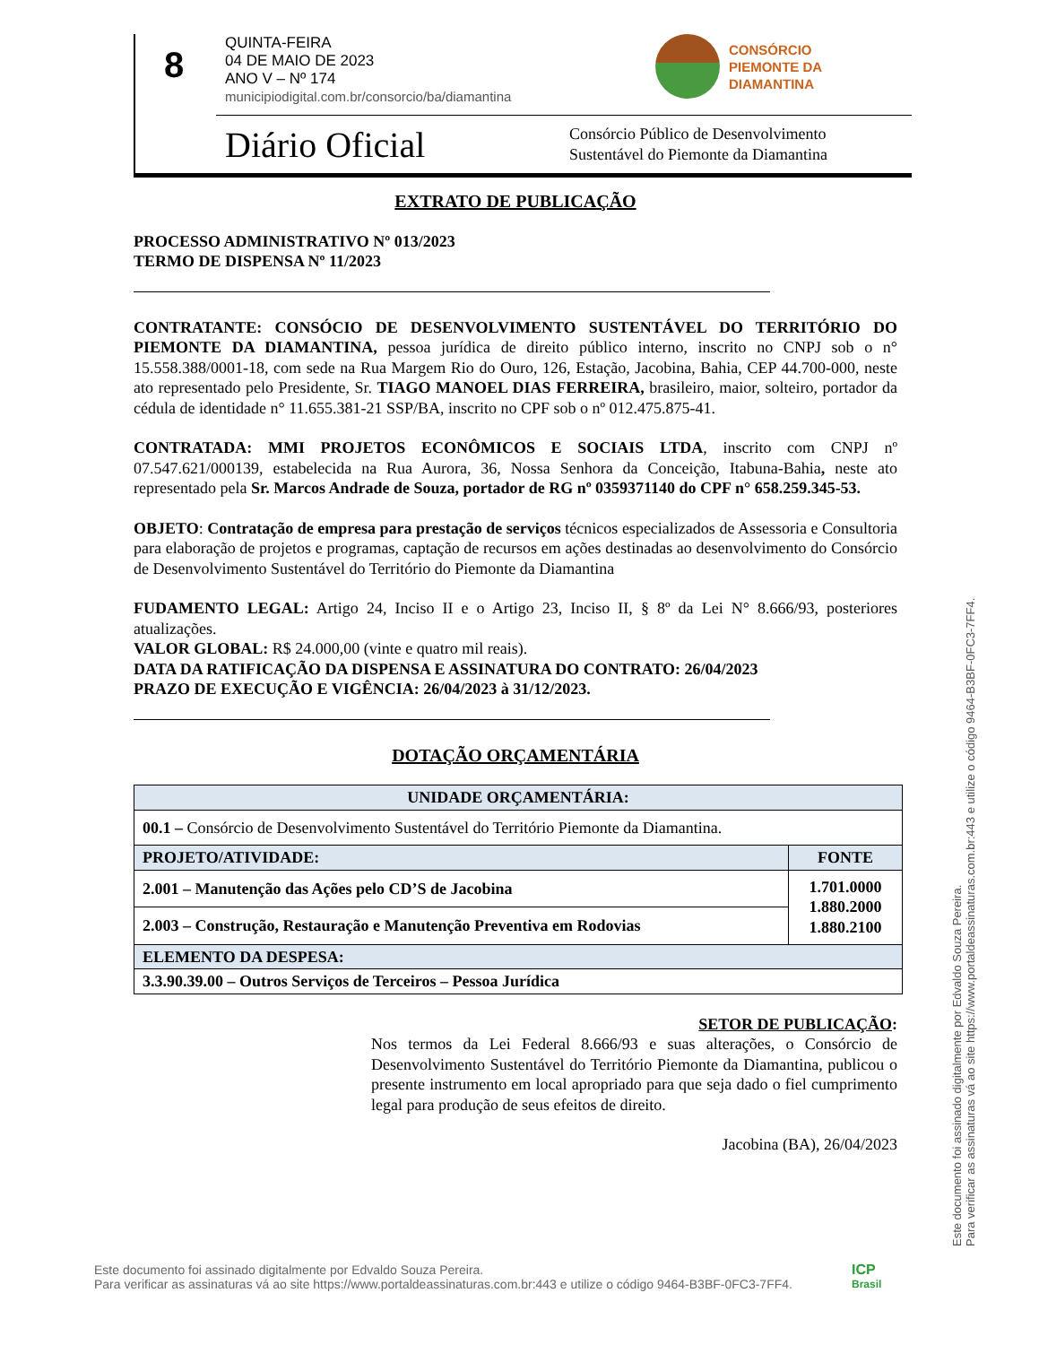8
QUINTA-FEIRA
04 DE MAIO DE 2023
ANO V – Nº 174
municipiodigital.com.br/consorcio/ba/diamantina
CONSÓRCIO
PIEMONTE DA
DIAMANTINA
Diário Oficial
Consórcio Público de Desenvolvimento
Sustentável do Piemonte da Diamantina
EXTRATO DE PUBLICAÇÃO
PROCESSO ADMINISTRATIVO Nº 013/2023
TERMO DE DISPENSA Nº 11/2023
CONTRATANTE: CONSÓCIO DE DESENVOLVIMENTO SUSTENTÁVEL DO TERRITÓRIO DO PIEMONTE DA DIAMANTINA, pessoa jurídica de direito público interno, inscrito no CNPJ sob o n° 15.558.388/0001-18, com sede na Rua Margem Rio do Ouro, 126, Estação, Jacobina, Bahia, CEP 44.700-000, neste ato representado pelo Presidente, Sr. TIAGO MANOEL DIAS FERREIRA, brasileiro, maior, solteiro, portador da cédula de identidade n° 11.655.381-21 SSP/BA, inscrito no CPF sob o nº 012.475.875-41.
CONTRATADA: MMI PROJETOS ECONÔMICOS E SOCIAIS LTDA, inscrito com CNPJ nº 07.547.621/000139, estabelecida na Rua Aurora, 36, Nossa Senhora da Conceição, Itabuna-Bahia, neste ato representado pela Sr. Marcos Andrade de Souza, portador de RG nº 0359371140 do CPF n° 658.259.345-53.
OBJETO: Contratação de empresa para prestação de serviços técnicos especializados de Assessoria e Consultoria para elaboração de projetos e programas, captação de recursos em ações destinadas ao desenvolvimento do Consórcio de Desenvolvimento Sustentável do Território do Piemonte da Diamantina
FUDAMENTO LEGAL: Artigo 24, Inciso II e o Artigo 23, Inciso II, § 8º da Lei N° 8.666/93, posteriores atualizações.
VALOR GLOBAL: R$ 24.000,00 (vinte e quatro mil reais).
DATA DA RATIFICAÇÃO DA DISPENSA E ASSINATURA DO CONTRATO: 26/04/2023
PRAZO DE EXECUÇÃO E VIGÊNCIA: 26/04/2023 à 31/12/2023.
DOTAÇÃO ORÇAMENTÁRIA
| UNIDADE ORÇAMENTÁRIA: | |
| --- | --- |
| 00.1 – Consórcio de Desenvolvimento Sustentável do Território Piemonte da Diamantina. | |
| PROJETO/ATIVIDADE: | FONTE |
| 2.001 – Manutenção das Ações pelo CD’S de Jacobina | 1.701.0000 1.880.2000 1.880.2100 |
| 2.003 – Construção, Restauração e Manutenção Preventiva em Rodovias | |
| ELEMENTO DA DESPESA: | |
| 3.3.90.39.00 – Outros Serviços de Terceiros – Pessoa Jurídica | |
SETOR DE PUBLICAÇÃO:
Nos termos da Lei Federal 8.666/93 e suas alterações, o Consórcio de Desenvolvimento Sustentável do Território Piemonte da Diamantina, publicou o presente instrumento em local apropriado para que seja dado o fiel cumprimento legal para produção de seus efeitos de direito.
Jacobina (BA), 26/04/2023
Este documento foi assinado digitalmente por Edvaldo Souza Pereira.
Para verificar as assinaturas vá ao site https://www.portaldeassinaturas.com.br:443 e utilize o código 9464-B3BF-0FC3-7FF4.
Este documento foi assinado digitalmente por Edvaldo Souza Pereira.
Para verificar as assinaturas vá ao site https://www.portaldeassinaturas.com.br:443 e utilize o código 9464-B3BF-0FC3-7FF4.
ICP
Brasil